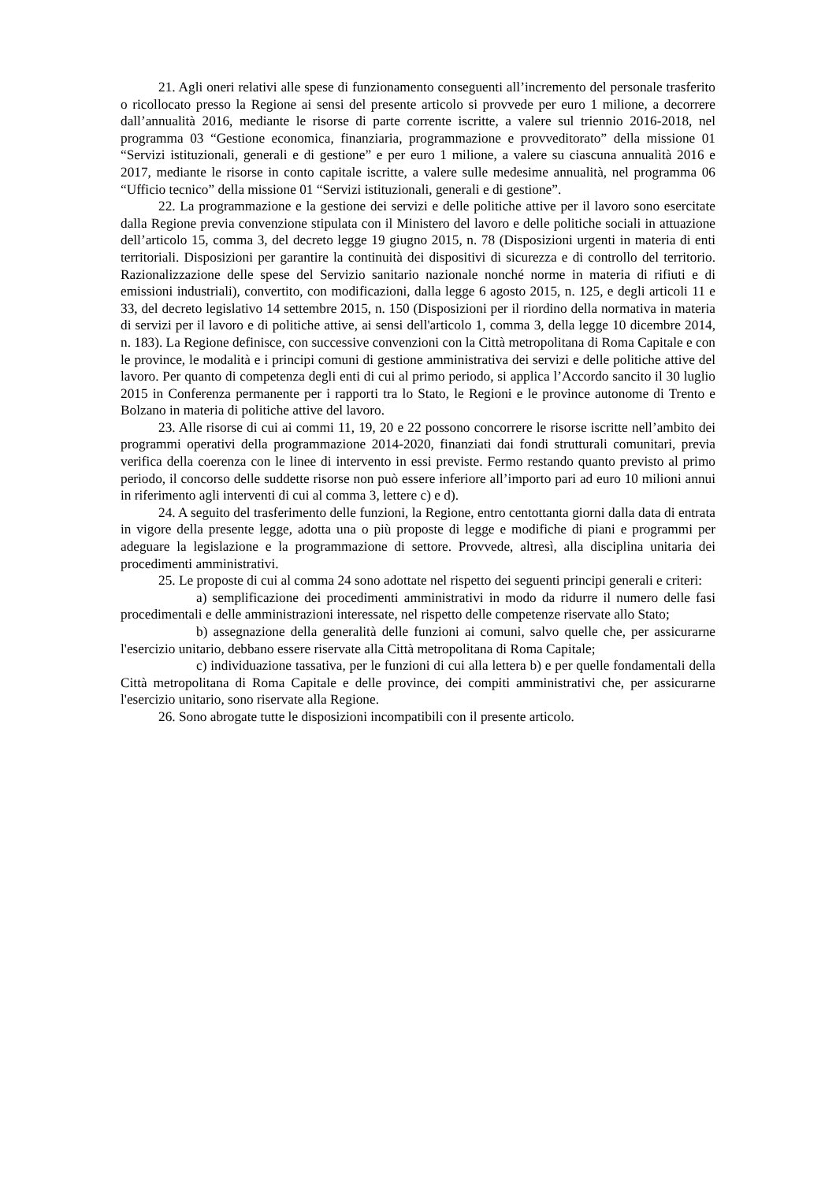21. Agli oneri relativi alle spese di funzionamento conseguenti all’incremento del personale trasferito o ricollocato presso la Regione ai sensi del presente articolo si provvede per euro 1 milione, a decorrere dall’annualità 2016, mediante le risorse di parte corrente iscritte, a valere sul triennio 2016-2018, nel programma 03 “Gestione economica, finanziaria, programmazione e provveditorato” della missione 01 “Servizi istituzionali, generali e di gestione” e per euro 1 milione, a valere su ciascuna annualità 2016 e 2017, mediante le risorse in conto capitale iscritte, a valere sulle medesime annualità, nel programma 06 “Ufficio tecnico” della missione 01 “Servizi istituzionali, generali e di gestione”.
22. La programmazione e la gestione dei servizi e delle politiche attive per il lavoro sono esercitate dalla Regione previa convenzione stipulata con il Ministero del lavoro e delle politiche sociali in attuazione dell’articolo 15, comma 3, del decreto legge 19 giugno 2015, n. 78 (Disposizioni urgenti in materia di enti territoriali. Disposizioni per garantire la continuità dei dispositivi di sicurezza e di controllo del territorio. Razionalizzazione delle spese del Servizio sanitario nazionale nonché norme in materia di rifiuti e di emissioni industriali), convertito, con modificazioni, dalla legge 6 agosto 2015, n. 125, e degli articoli 11 e 33, del decreto legislativo 14 settembre 2015, n. 150 (Disposizioni per il riordino della normativa in materia di servizi per il lavoro e di politiche attive, ai sensi dell'articolo 1, comma 3, della legge 10 dicembre 2014, n. 183). La Regione definisce, con successive convenzioni con la Città metropolitana di Roma Capitale e con le province, le modalità e i principi comuni di gestione amministrativa dei servizi e delle politiche attive del lavoro. Per quanto di competenza degli enti di cui al primo periodo, si applica l’Accordo sancito il 30 luglio 2015 in Conferenza permanente per i rapporti tra lo Stato, le Regioni e le province autonome di Trento e Bolzano in materia di politiche attive del lavoro.
23. Alle risorse di cui ai commi 11, 19, 20 e 22 possono concorrere le risorse iscritte nell’ambito dei programmi operativi della programmazione 2014-2020, finanziati dai fondi strutturali comunitari, previa verifica della coerenza con le linee di intervento in essi previste. Fermo restando quanto previsto al primo periodo, il concorso delle suddette risorse non può essere inferiore all’importo pari ad euro 10 milioni annui in riferimento agli interventi di cui al comma 3, lettere c) e d).
24. A seguito del trasferimento delle funzioni, la Regione, entro centottanta giorni dalla data di entrata in vigore della presente legge, adotta una o più proposte di legge e modifiche di piani e programmi per adeguare la legislazione e la programmazione di settore. Provvede, altresì, alla disciplina unitaria dei procedimenti amministrativi.
25. Le proposte di cui al comma 24 sono adottate nel rispetto dei seguenti principi generali e criteri:
a) semplificazione dei procedimenti amministrativi in modo da ridurre il numero delle fasi procedimentali e delle amministrazioni interessate, nel rispetto delle competenze riservate allo Stato;
b) assegnazione della generalità delle funzioni ai comuni, salvo quelle che, per assicurarne l'esercizio unitario, debbano essere riservate alla Città metropolitana di Roma Capitale;
c) individuazione tassativa, per le funzioni di cui alla lettera b) e per quelle fondamentali della Città metropolitana di Roma Capitale e delle province, dei compiti amministrativi che, per assicurarne l'esercizio unitario, sono riservate alla Regione.
26. Sono abrogate tutte le disposizioni incompatibili con il presente articolo.